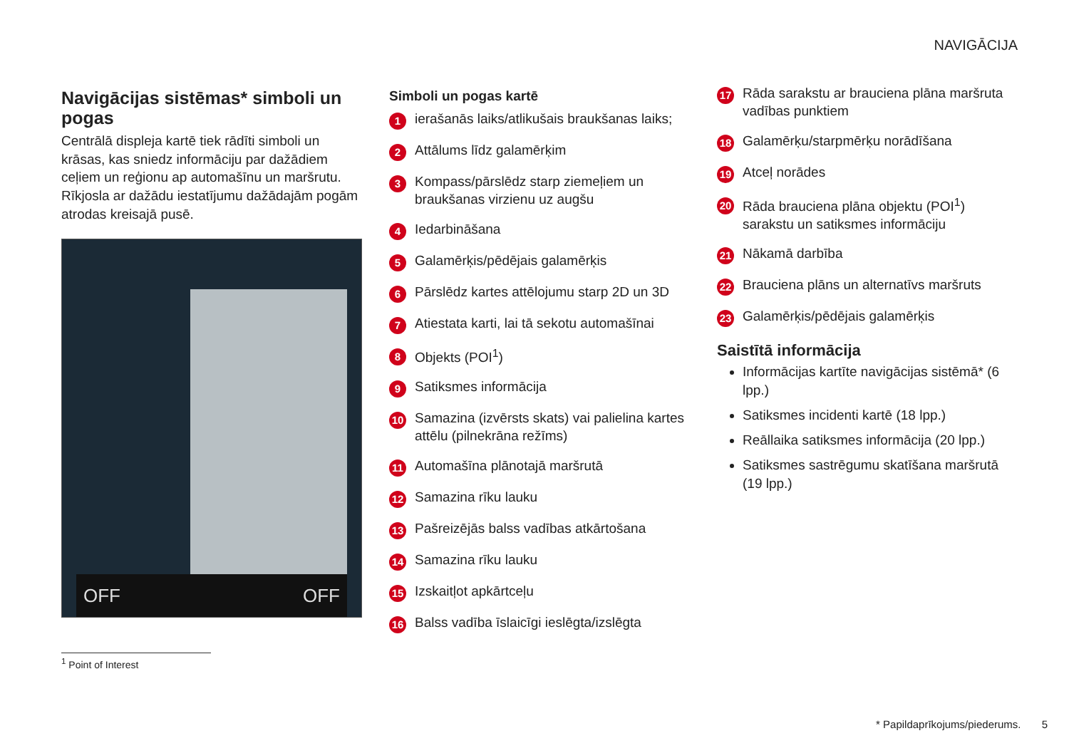NAVIGĀCIJA
Navigācijas sistēmas* simboli un pogas
Centrālā displeja kartē tiek rādīti simboli un krāsas, kas sniedz informāciju par dažādiem ceļiem un reģionu ap automašīnu un maršrutu. Rīkjosla ar dažādu iestatījumu dažādajām pogām atrodas kreisajā pusē.
OFF OFF
Simboli un pogas kartē
1 ierašanās laiks/atlikušais braukšanas laiks;
2 Attālums līdz galamērķim
3 Kompass/pārslēdz starp ziemeļiem un braukšanas virzienu uz augšu
4 Iedarbināšana
5 Galamērķis/pēdējais galamērķis
6 Pārslēdz kartes attēlojumu starp 2D un 3D
7 Atiestata karti, lai tā sekotu automašīnai
8 Objekts (POI<sup>1</sup>)
9 Satiksmes informācija
10 Samazina (izvērsts skats) vai palielina kartes attēlu (pilnekrāna režīms)
11 Automašīna plānotajā maršrutā
12 Samazina rīku lauku
13 Pašreizējās balss vadības atkārtošana
14 Samazina rīku lauku
15 Izskaitļot apkārtceļu
16 Balss vadība īslaicīgi ieslēgta/izslēgta
17 Rāda sarakstu ar brauciena plāna maršruta vadības punktiem
18 Galamērķu/starpmērķu norādīšana
19 Atceļ norādes
20 Rāda brauciena plāna objektu (POI<sup>1</sup>) sarakstu un satiksmes informāciju
21 Nākamā darbība
22 Brauciena plāns un alternatīvs maršruts
23 Galamērķis/pēdējais galamērķis
Saistītā informācija
Informācijas kartīte navigācijas sistēmā* (6 lpp.)
Satiksmes incidenti kartē (18 lpp.)
Reāllaika satiksmes informācija (20 lpp.)
Satiksmes sastrēgumu skatīšana maršrutā (19 lpp.)
<sup>1</sup> Point of Interest
* Papildaprīkojums/piederums. 5